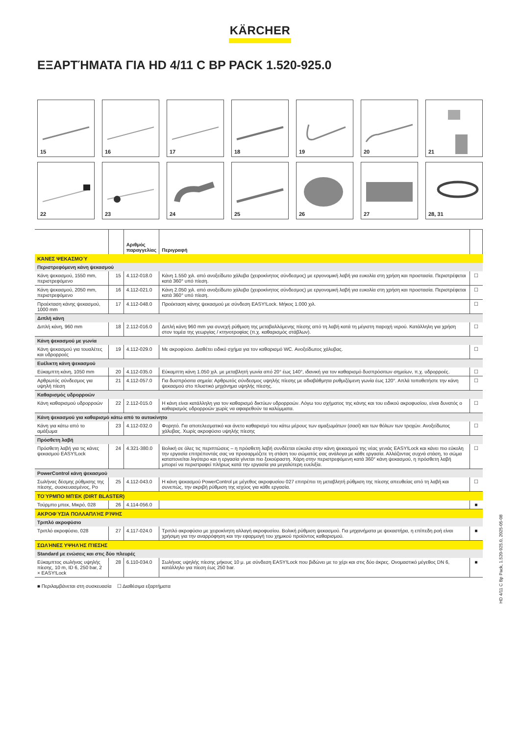KÄRCHER
ΕΞΑΡΤΉΜΑΤΑ ΓΙΑ HD 4/11 C BP PACK 1.520-925.0
15
16
17
18
19
20
21
22
23
24
25
26
27
28, 31
| | | Αριθμός παραγγελίας | Περιγραφή | |
| --- | --- | --- | --- | --- |
| ΚΆΝΕΣ ΨΕΚΑΣΜΟΎ | | | | |
| Περιστρεφόμενη κάνη ψεκασμού | | | | |
| Κάνη ψεκασμού, 1550 mm, περιστρεφόμενο | 15 | 4.112-018.0 | Κάνη 1.550 χιλ. από ανοξείδωτο χάλυβα (χειροκίνητος σύνδεσμος) με εργονομική λαβή για ευκολία στη χρήση και προστασία. Περιστρέφεται κατά 360° υπό πίεση. | ☐ |
| Κάνη ψεκασμού, 2050 mm, περιστρεφόμενο | 16 | 4.112-021.0 | Κάνη 2.050 χιλ. από ανοξείδωτο χάλυβα (χειροκίνητος σύνδεσμος) με εργονομική λαβή για ευκολία στη χρήση και προστασία. Περιστρέφεται κατά 360° υπό πίεση. | ☐ |
| Προέκταση κάνης ψεκασμού, 1000 mm | 17 | 4.112-048.0 | Προέκταση κάνης ψεκασμού με σύνδεση EASY!Lock. Μήκος 1.000 χιλ. | ☐ |
| Διπλή κάνη | | | | |
| Διπλή κάνη, 960 mm | 18 | 2.112-016.0 | Διπλή κάνη 960 mm για συνεχή ρύθμιση της μεταβαλλόμενης πίεσης από τη λαβή κατά τη μέγιστη παροχή νερού. Κατάλληλη για χρήση στον τομέα της γεωργίας / κτηνοτροφίας (π.χ. καθαρισμός στάβλων). | ☐ |
| Κάνη ψεκασμού με γωνία | | | | |
| Κάνη ψεκασμού για τουαλέτες και υδρορροές | 19 | 4.112-029.0 | Με ακροφύσιο. Διαθέτει ειδικό σχήμα για τον καθαρισμό WC. Ανοξείδωτος χάλυβας. | ☐ |
| Ευέλικτη κάνη ψεκασμού | | | | |
| Εύκαμπτη κάνη, 1050 mm | 20 | 4.112-035.0 | Εύκαμπτη κάνη 1.050 χιλ. με μεταβλητή γωνία από 20° έως 140°, ιδανική για τον καθαρισμό δυσπρόσιτων σημείων, π.χ. υδρορροές. | ☐ |
| Αρθρωτός σύνδεσμος για υψηλή πίεση | 21 | 4.112-057.0 | Για δυσπρόσιτα σημεία: Αρθρωτός σύνδεσμος υψηλής πίεσης με αδιαβάθμητα ρυθμιζόμενη γωνία έως 120°. Απλά τοποθετήστε την κάνη ψεκασμού στο πλυστικό μηχάνημα υψηλής πίεσης. | ☐ |
| Καθαρισμός υδρορροών | | | | |
| Κάνη καθαρισμού υδρορροών | 22 | 2.112-015.0 | Η κάνη είναι κατάλληλη για τον καθαρισμό δικτύων υδρορροών. Λόγω του σχήματος της κάνης και του ειδικού ακροφυσίου, είναι δυνατός ο καθαρισμός υδρορροών χωρίς να αφαιρεθούν τα καλύμματα. | ☐ |
| Κάνη ψεκασμού για καθαρισμό κάτω από το αυτοκίνητο | | | | |
| Κάνη για κάτω από το αμάξωμα | 23 | 4.112-032.0 | Φορητό. Για αποτελεσματικό και άνετο καθαρισμό του κάτω μέρους των αμαξωμάτων (σασί) και των θόλων των τροχών. Ανοξείδωτος χάλυβας. Χωρίς ακροφύσιο υψηλής πίεσης | ☐ |
| Πρόσθετη λαβή | | | | |
| Πρόσθετη λαβή για τις κάνες ψεκασμού EASY!Lock | 24 | 4.321-380.0 | Βολική σε όλες τις περιπτώσεις – η πρόσθετη λαβή συνδέεται εύκολα στην κάνη ψεκασμού της νέας γενιάς EASY!Lock και κάνει πιο εύκολη την εργασία επιτρέποντάς σας να προσαρμόζετε τη στάση του σώματός σας ανάλογα με κάθε εργασία. Αλλάζοντας συχνά στάση, το σώμα καταπονείται λιγότερο και η εργασία γίνεται πιο ξεκούραστη. Χάρη στην περιστρεφόμενη κατά 360° κάνη ψεκασμού, η πρόσθετη λαβή μπορεί να περιστραφεί πλήρως κατά την εργασία για μεγαλύτερη ευελιξία. | ☐ |
| PowerControl κάνη ψεκασμού | | | | |
| Σωλήνας δέσμης ρύθμισης της πίεσης, συσκευασμένος, Po | 25 | 4.112-043.0 | Η κάνη ψεκασμού PowerControl με μέγεθος ακροφυσίου 027 επιτρέπει τη μεταβλητή ρύθμιση της πίεσης απευθείας από τη λαβή και συνεπώς, την ακριβή ρύθμιση της ισχύος για κάθε εργασία. | ☐ |
| ΤΟΎΡΜΠΟ ΜΠΈΚ (DIRT BLASTER) | | | | |
| Τούρμπο μπεκ, Μικρό, 028 | 26 | 4.114-056.0 | | ■ |
| ΑΚΡΟΦΎΣΙΑ ΠΟΛΛΑΠΛΉΣ ΡΊΨΗΣ | | | | |
| Τριπλό ακροφύσιο | | | | |
| Τριπλό ακροφύσιο, 028 | 27 | 4.117-024.0 | Τριπλό ακροφύσιο με χειροκίνητη αλλαγή ακροφυσίου. Βολική ρύθμιση ψεκασμού. Για μηχανήματα με ψεκαστήρα, η επίπεδη ροή είναι χρήσιμη για την αναρρόφηση και την εφαρμογή του χημικού προϊόντος καθαρισμού. | ■ |
| ΣΩΛΉΝΕΣ ΥΨΗΛΉΣ ΠΊΕΣΗΣ | | | | |
| Standard με ενώσεις και στις δύο πλευρές | | | | |
| Εύκαμπτος σωλήνας υψηλής πίεσης, 10 m, ID 6, 250 bar, 2 × EASY!Lock | 28 | 6.110-034.0 | Σωλήνας υψηλής πίεσης μήκους 10 μ. με σύνδεση EASY!Lock που βιδώνει με το χέρι και στις δύο άκρες. Ονομαστικό μέγεθος DN 6, κατάλληλο για πίεση έως 250 bar. | ■ |
■ Περιλαμβάνεται στη συσκευασία ☐ Διαθέσιμα εξαρτήματα
HD 4/11 C Bp Pack, 1.520-925.0, 2025-05-08